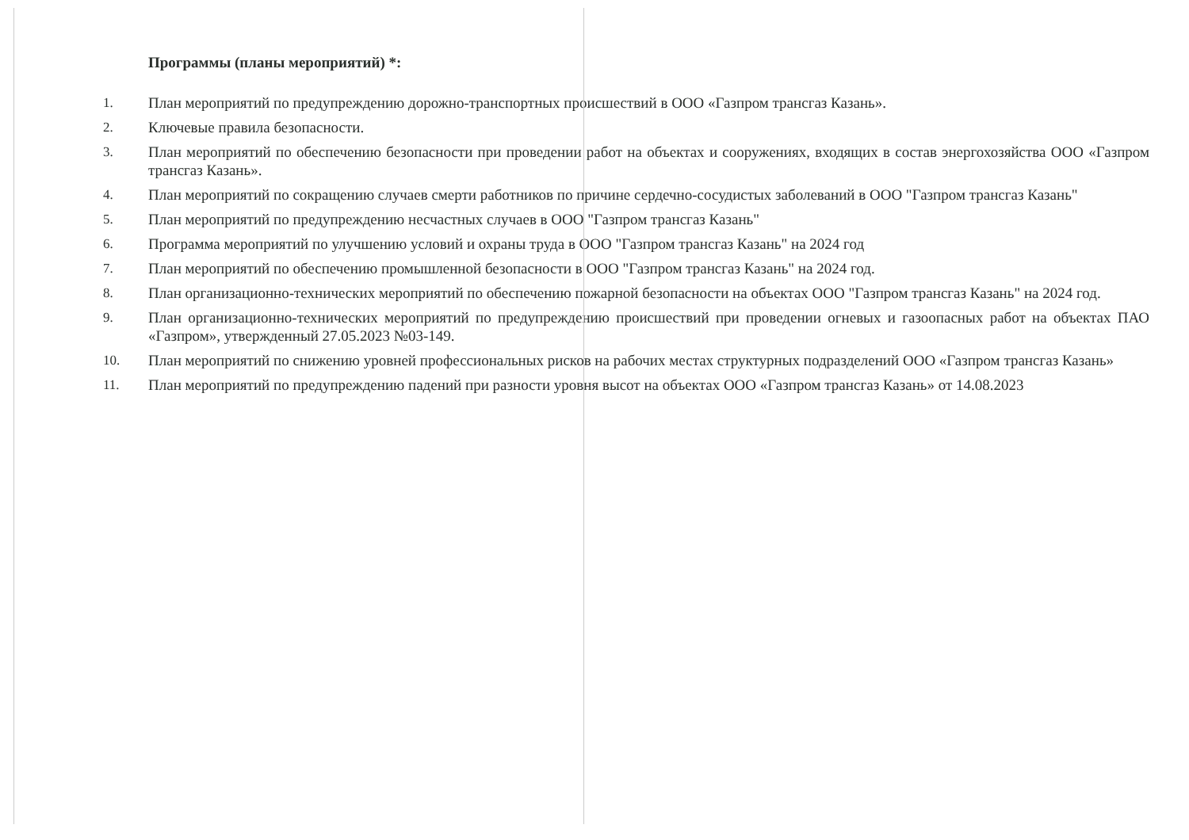Программы (планы мероприятий) *:
1. План мероприятий по предупреждению дорожно-транспортных происшествий в ООО «Газпром трансгаз Казань».
2. Ключевые правила безопасности.
3. План мероприятий по обеспечению безопасности при проведении работ на объектах и сооружениях, входящих в состав энергохозяйства ООО «Газпром трансгаз Казань».
4. План мероприятий по сокращению случаев смерти работников по причине сердечно-сосудистых заболеваний в ООО "Газпром трансгаз Казань"
5. План мероприятий по предупреждению несчастных случаев в ООО "Газпром трансгаз Казань"
6. Программа мероприятий по улучшению условий и охраны труда в ООО "Газпром трансгаз Казань" на 2024 год
7. План мероприятий по обеспечению промышленной безопасности в ООО "Газпром трансгаз Казань" на 2024 год.
8. План организационно-технических мероприятий по обеспечению пожарной безопасности на объектах ООО "Газпром трансгаз Казань" на 2024 год.
9. План организационно-технических мероприятий по предупреждению происшествий при проведении огневых и газоопасных работ на объектах ПАО «Газпром», утвержденный 27.05.2023 №03-149.
10. План мероприятий по снижению уровней профессиональных рисков на рабочих местах структурных подразделений ООО «Газпром трансгаз Казань»
11. План мероприятий по предупреждению падений при разности уровня высот на объектах ООО «Газпром трансгаз Казань» от 14.08.2023